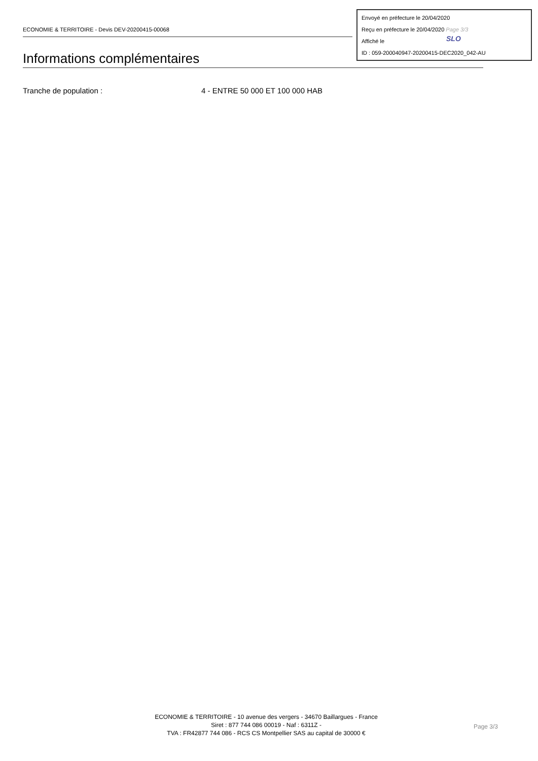ECONOMIE & TERRITOIRE - Devis DEV-20200415-00068
Envoyé en préfecture le 20/04/2020
Reçu en préfecture le 20/04/2020 Page 3/3
Affiché le
ID : 059-200040947-20200415-DEC2020_042-AU
SLO
Informations complémentaires
Tranche de population : 4 - ENTRE 50 000 ET 100 000 HAB
ECONOMIE & TERRITOIRE - 10 avenue des vergers - 34670 Baillargues - France
Siret : 877 744 086 00019 - Naf : 6311Z -
TVA : FR42877 744 086 - RCS CS Montpellier SAS au capital de 30000 €
Page 3/3